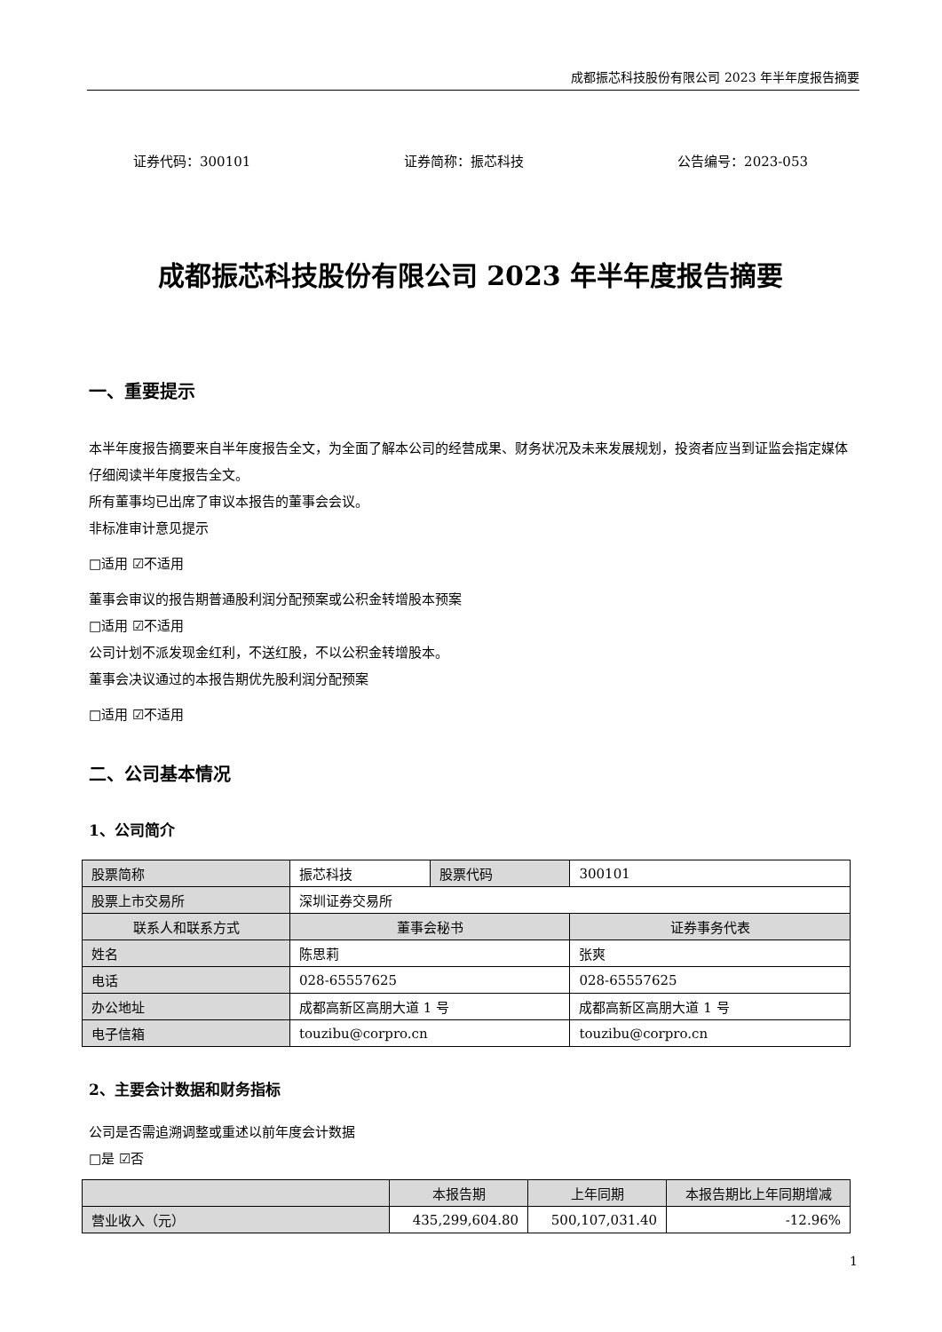成都振芯科技股份有限公司 2023 年半年度报告摘要
证券代码：300101 证券简称：振芯科技 公告编号：2023-053
成都振芯科技股份有限公司 2023 年半年度报告摘要
一、重要提示
本半年度报告摘要来自半年度报告全文，为全面了解本公司的经营成果、财务状况及未来发展规划，投资者应当到证监会指定媒体仔细阅读半年度报告全文。
所有董事均已出席了审议本报告的董事会会议。
非标准审计意见提示
□适用 ☑不适用
董事会审议的报告期普通股利润分配预案或公积金转增股本预案
□适用 ☑不适用
公司计划不派发现金红利，不送红股，不以公积金转增股本。
董事会决议通过的本报告期优先股利润分配预案
□适用 ☑不适用
二、公司基本情况
1、公司简介
| 股票简称 | 振芯科技 | 股票代码 | 300101 |
| 股票上市交易所 | 深圳证券交易所 | | |
| 联系人和联系方式 | 董事会秘书 | | 证券事务代表 |
| 姓名 | 陈思莉 | | 张爽 |
| 电话 | 028-65557625 | | 028-65557625 |
| 办公地址 | 成都高新区高朋大道 1 号 | | 成都高新区高朋大道 1 号 |
| 电子信箱 | touzibu@corpro.cn | | touzibu@corpro.cn |
2、主要会计数据和财务指标
公司是否需追溯调整或重述以前年度会计数据
□是 ☑否
| | 本报告期 | 上年同期 | 本报告期比上年同期增减 |
| --- | --- | --- | --- |
| 营业收入（元） | 435,299,604.80 | 500,107,031.40 | -12.96% |
1